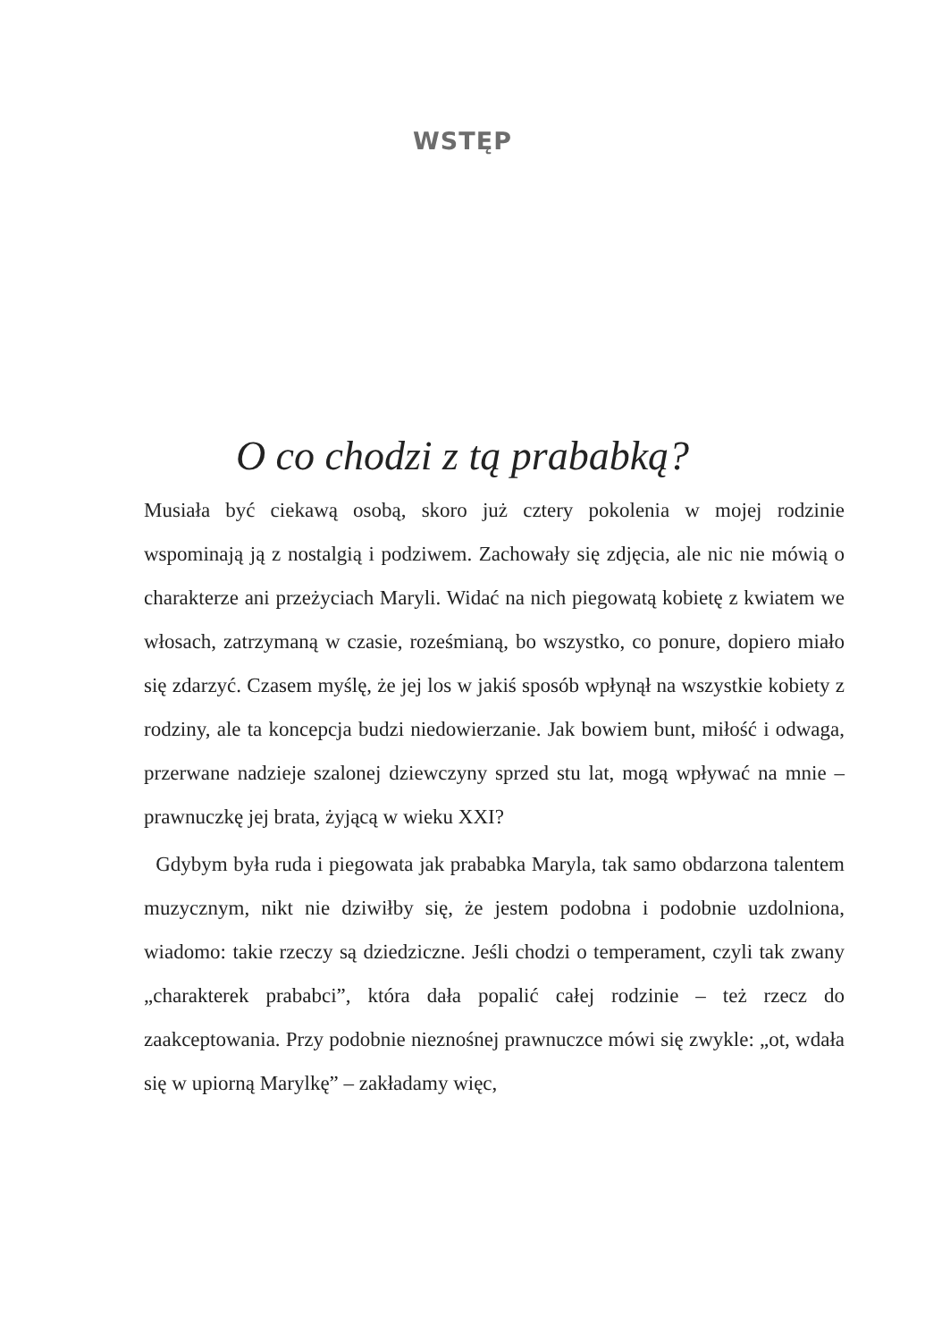WSTĘP
O co chodzi z tą prababką?
Musiała być ciekawą osobą, skoro już cztery pokolenia w mojej rodzinie wspominają ją z nostalgią i podziwem. Zachowały się zdjęcia, ale nic nie mówią o charakterze ani przeżyciach Maryli. Widać na nich piegowatą kobietę z kwiatem we włosach, zatrzymaną w czasie, roześmianą, bo wszystko, co ponure, dopiero miało się zdarzyć. Czasem myślę, że jej los w jakiś sposób wpłynął na wszystkie kobiety z rodziny, ale ta koncepcja budzi niedowierzanie. Jak bowiem bunt, miłość i odwaga, przerwane nadzieje szalonej dziewczyny sprzed stu lat, mogą wpływać na mnie – prawnuczkę jej brata, żyjącą w wieku XXI?
Gdybym była ruda i piegowata jak prababka Maryla, tak samo obdarzona talentem muzycznym, nikt nie dziwiłby się, że jestem podobna i podobnie uzdolniona, wiadomo: takie rzeczy są dziedziczne. Jeśli chodzi o temperament, czyli tak zwany „charakterek prababci”, która dała popalić całej rodzinie – też rzecz do zaakceptowania. Przy podobnie nieznośnej prawnuczce mówi się zwykle: „ot, wdała się w upiorną Marylkę” – zakładamy więc,